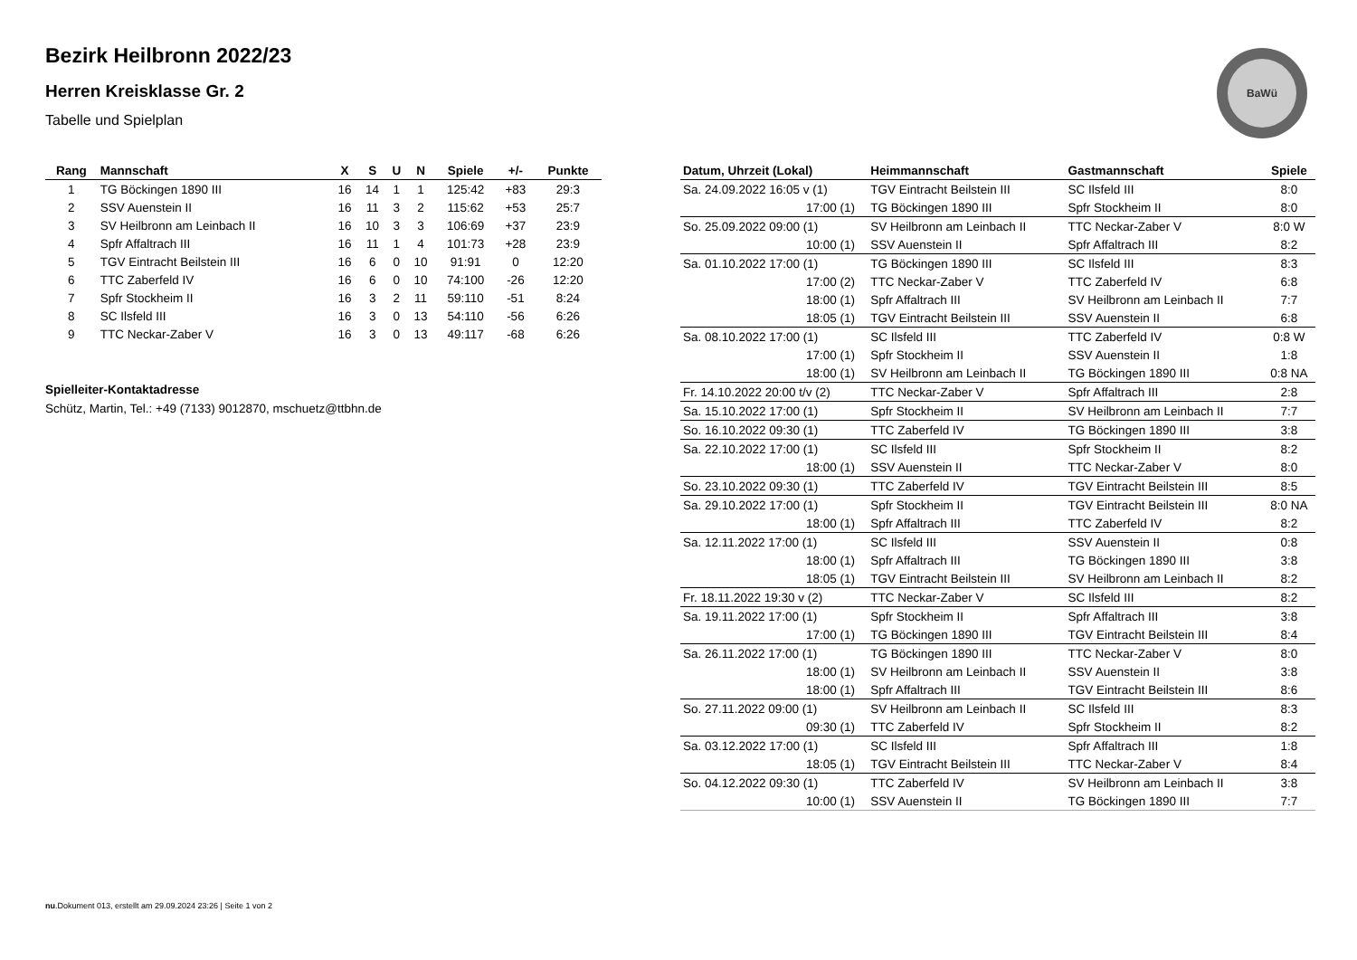Bezirk Heilbronn 2022/23
Herren Kreisklasse Gr. 2
Tabelle und Spielplan
BaWü
| Rang | Mannschaft | X | S | U | N | Spiele | +/- | Punkte |
| --- | --- | --- | --- | --- | --- | --- | --- | --- |
| 1 | TG Böckingen 1890 III | 16 | 14 | 1 | 1 | 125:42 | +83 | 29:3 |
| 2 | SSV Auenstein II | 16 | 11 | 3 | 2 | 115:62 | +53 | 25:7 |
| 3 | SV Heilbronn am Leinbach II | 16 | 10 | 3 | 3 | 106:69 | +37 | 23:9 |
| 4 | Spfr Affaltrach III | 16 | 11 | 1 | 4 | 101:73 | +28 | 23:9 |
| 5 | TGV Eintracht Beilstein III | 16 | 6 | 0 | 10 | 91:91 | 0 | 12:20 |
| 6 | TTC Zaberfeld IV | 16 | 6 | 0 | 10 | 74:100 | -26 | 12:20 |
| 7 | Spfr Stockheim II | 16 | 3 | 2 | 11 | 59:110 | -51 | 8:24 |
| 8 | SC Ilsfeld III | 16 | 3 | 0 | 13 | 54:110 | -56 | 6:26 |
| 9 | TTC Neckar-Zaber V | 16 | 3 | 0 | 13 | 49:117 | -68 | 6:26 |
Spielleiter-Kontaktadresse
Schütz, Martin, Tel.: +49 (7133) 9012870, mschuetz@ttbhn.de
| Datum, Uhrzeit (Lokal) | Heimmannschaft | Gastmannschaft | Spiele |
| --- | --- | --- | --- |
| Sa. 24.09.2022 16:05 v (1) | TGV Eintracht Beilstein III | SC Ilsfeld III | 8:0 |
| 17:00 (1) | TG Böckingen 1890 III | Spfr Stockheim II | 8:0 |
| So. 25.09.2022 09:00 (1) | SV Heilbronn am Leinbach II | TTC Neckar-Zaber V | 8:0 W |
| 10:00 (1) | SSV Auenstein II | Spfr Affaltrach III | 8:2 |
| Sa. 01.10.2022 17:00 (1) | TG Böckingen 1890 III | SC Ilsfeld III | 8:3 |
| 17:00 (2) | TTC Neckar-Zaber V | TTC Zaberfeld IV | 6:8 |
| 18:00 (1) | Spfr Affaltrach III | SV Heilbronn am Leinbach II | 7:7 |
| 18:05 (1) | TGV Eintracht Beilstein III | SSV Auenstein II | 6:8 |
| Sa. 08.10.2022 17:00 (1) | SC Ilsfeld III | TTC Zaberfeld IV | 0:8 W |
| 17:00 (1) | Spfr Stockheim II | SSV Auenstein II | 1:8 |
| 18:00 (1) | SV Heilbronn am Leinbach II | TG Böckingen 1890 III | 0:8 NA |
| Fr. 14.10.2022 20:00 t/v (2) | TTC Neckar-Zaber V | Spfr Affaltrach III | 2:8 |
| Sa. 15.10.2022 17:00 (1) | Spfr Stockheim II | SV Heilbronn am Leinbach II | 7:7 |
| So. 16.10.2022 09:30 (1) | TTC Zaberfeld IV | TG Böckingen 1890 III | 3:8 |
| Sa. 22.10.2022 17:00 (1) | SC Ilsfeld III | Spfr Stockheim II | 8:2 |
| 18:00 (1) | SSV Auenstein II | TTC Neckar-Zaber V | 8:0 |
| So. 23.10.2022 09:30 (1) | TTC Zaberfeld IV | TGV Eintracht Beilstein III | 8:5 |
| Sa. 29.10.2022 17:00 (1) | Spfr Stockheim II | TGV Eintracht Beilstein III | 8:0 NA |
| 18:00 (1) | Spfr Affaltrach III | TTC Zaberfeld IV | 8:2 |
| Sa. 12.11.2022 17:00 (1) | SC Ilsfeld III | SSV Auenstein II | 0:8 |
| 18:00 (1) | Spfr Affaltrach III | TG Böckingen 1890 III | 3:8 |
| 18:05 (1) | TGV Eintracht Beilstein III | SV Heilbronn am Leinbach II | 8:2 |
| Fr. 18.11.2022 19:30 v (2) | TTC Neckar-Zaber V | SC Ilsfeld III | 8:2 |
| Sa. 19.11.2022 17:00 (1) | Spfr Stockheim II | Spfr Affaltrach III | 3:8 |
| 17:00 (1) | TG Böckingen 1890 III | TGV Eintracht Beilstein III | 8:4 |
| Sa. 26.11.2022 17:00 (1) | TG Böckingen 1890 III | TTC Neckar-Zaber V | 8:0 |
| 18:00 (1) | SV Heilbronn am Leinbach II | SSV Auenstein II | 3:8 |
| 18:00 (1) | Spfr Affaltrach III | TGV Eintracht Beilstein III | 8:6 |
| So. 27.11.2022 09:00 (1) | SV Heilbronn am Leinbach II | SC Ilsfeld III | 8:3 |
| 09:30 (1) | TTC Zaberfeld IV | Spfr Stockheim II | 8:2 |
| Sa. 03.12.2022 17:00 (1) | SC Ilsfeld III | Spfr Affaltrach III | 1:8 |
| 18:05 (1) | TGV Eintracht Beilstein III | TTC Neckar-Zaber V | 8:4 |
| So. 04.12.2022 09:30 (1) | TTC Zaberfeld IV | SV Heilbronn am Leinbach II | 3:8 |
| 10:00 (1) | SSV Auenstein II | TG Böckingen 1890 III | 7:7 |
nu.Dokument 013, erstellt am 29.09.2024 23:26 | Seite 1 von 2